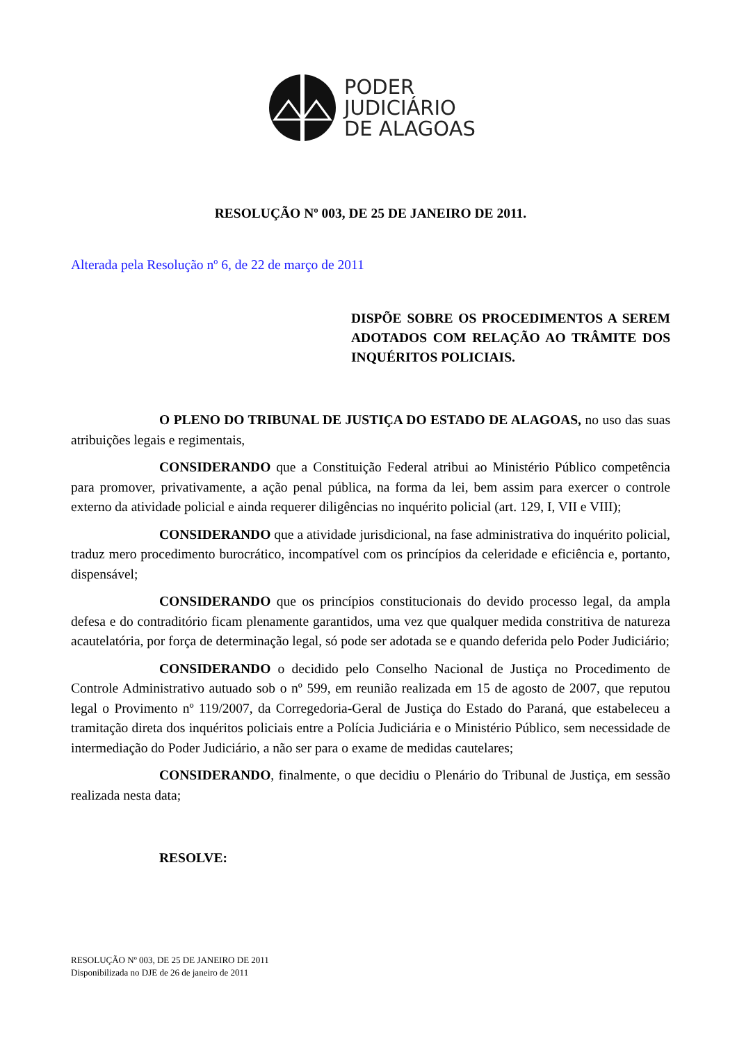PODER
JUDICIÁRIO
DE ALAGOAS
RESOLUÇÃO Nº 003, DE 25 DE JANEIRO DE 2011.
Alterada pela Resolução nº 6, de 22 de março de 2011
DISPÕE SOBRE OS PROCEDIMENTOS A SEREM ADOTADOS COM RELAÇÃO AO TRÂMITE DOS INQUÉRITOS POLICIAIS.
O PLENO DO TRIBUNAL DE JUSTIÇA DO ESTADO DE ALAGOAS, no uso das suas atribuições legais e regimentais,
CONSIDERANDO que a Constituição Federal atribui ao Ministério Público competência para promover, privativamente, a ação penal pública, na forma da lei, bem assim para exercer o controle externo da atividade policial e ainda requerer diligências no inquérito policial (art. 129, I, VII e VIII);
CONSIDERANDO que a atividade jurisdicional, na fase administrativa do inquérito policial, traduz mero procedimento burocrático, incompatível com os princípios da celeridade e eficiência e, portanto, dispensável;
CONSIDERANDO que os princípios constitucionais do devido processo legal, da ampla defesa e do contraditório ficam plenamente garantidos, uma vez que qualquer medida constritiva de natureza acautelatória, por força de determinação legal, só pode ser adotada se e quando deferida pelo Poder Judiciário;
CONSIDERANDO o decidido pelo Conselho Nacional de Justiça no Procedimento de Controle Administrativo autuado sob o nº 599, em reunião realizada em 15 de agosto de 2007, que reputou legal o Provimento nº 119/2007, da Corregedoria-Geral de Justiça do Estado do Paraná, que estabeleceu a tramitação direta dos inquéritos policiais entre a Polícia Judiciária e o Ministério Público, sem necessidade de intermediação do Poder Judiciário, a não ser para o exame de medidas cautelares;
CONSIDERANDO, finalmente, o que decidiu o Plenário do Tribunal de Justiça, em sessão realizada nesta data;
RESOLVE:
RESOLUÇÃO Nº 003, DE 25 DE JANEIRO DE 2011
Disponibilizada no DJE de 26 de janeiro de 2011